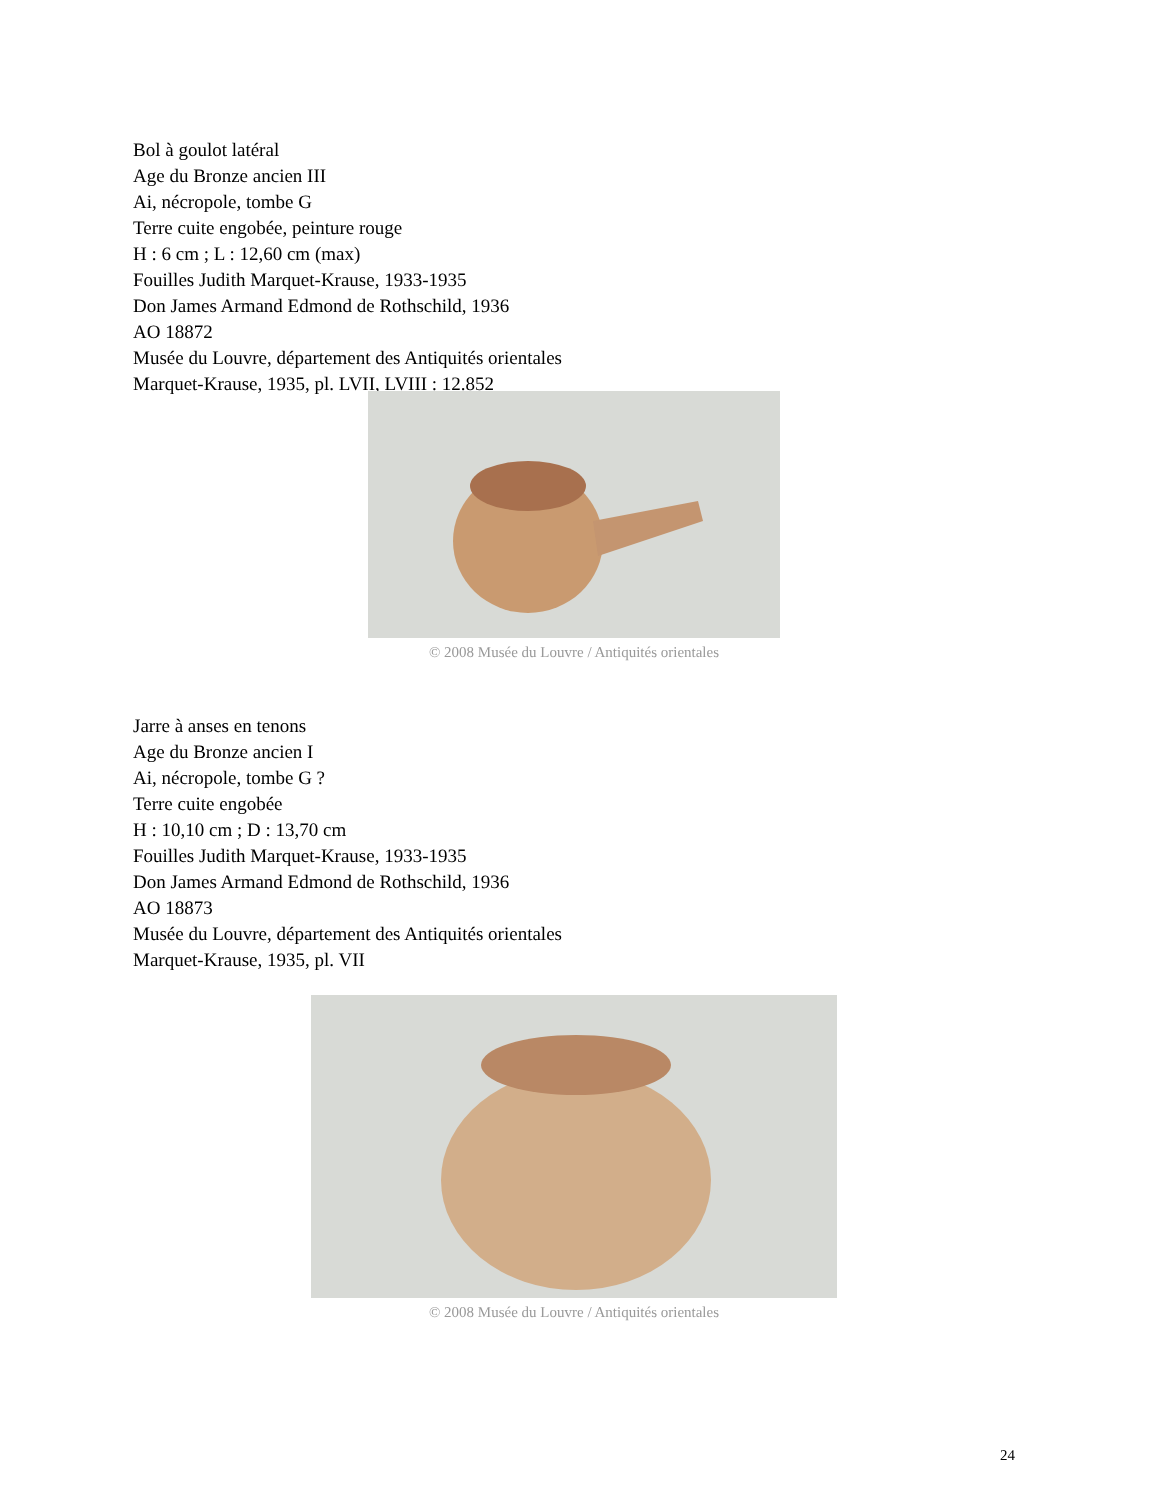Bol à goulot latéral
Age du Bronze ancien III
Ai, nécropole, tombe G
Terre cuite engobée, peinture rouge
H : 6 cm ; L : 12,60 cm (max)
Fouilles Judith Marquet-Krause, 1933-1935
Don James Armand Edmond de Rothschild, 1936
AO 18872
Musée du Louvre, département des Antiquités orientales
Marquet-Krause, 1935, pl. LVII, LVIII : 12.852
© 2008 Musée du Louvre / Antiquités orientales
Jarre à anses en tenons
Age du Bronze ancien I
Ai, nécropole, tombe G ?
Terre cuite engobée
H : 10,10 cm ; D : 13,70 cm
Fouilles Judith Marquet-Krause, 1933-1935
Don James Armand Edmond de Rothschild, 1936
AO 18873
Musée du Louvre, département des Antiquités orientales
Marquet-Krause, 1935, pl. VII
© 2008 Musée du Louvre / Antiquités orientales
24